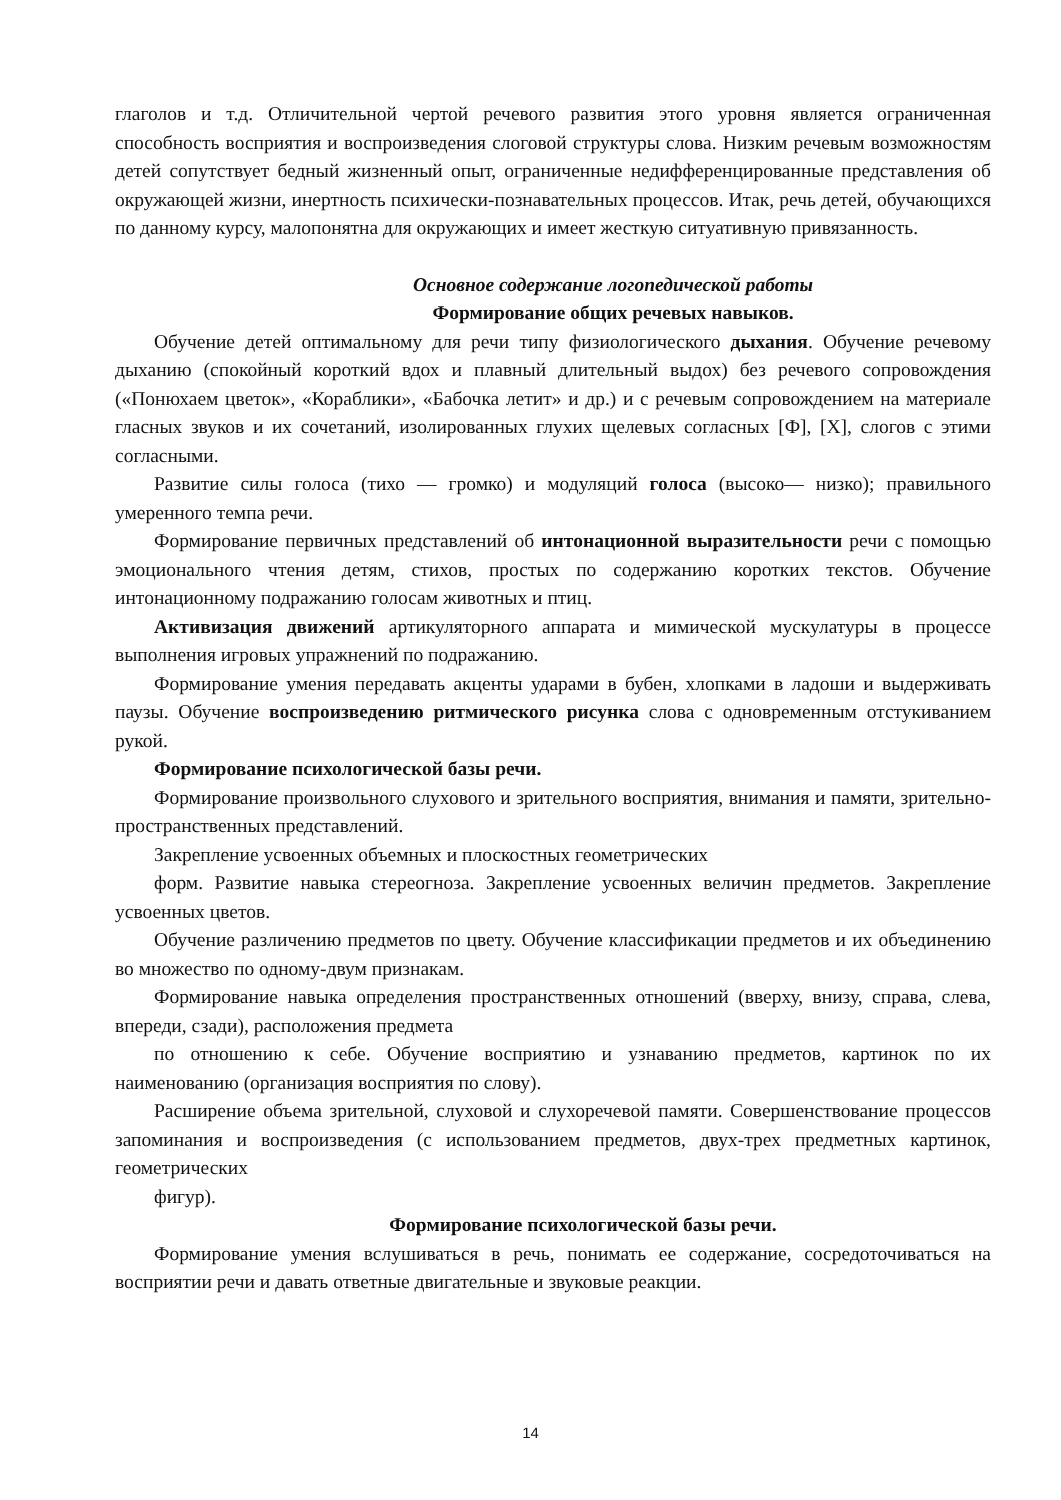глаголов и т.д. Отличительной чертой речевого развития этого уровня является ограниченная способность восприятия и воспроизведения слоговой структуры слова. Низким речевым возможностям детей сопутствует бедный жизненный опыт, ограниченные недифференцированные представления об окружающей жизни, инертность психически-познавательных процессов. Итак, речь детей, обучающихся по данному курсу, малопонятна для окружающих и имеет жесткую ситуативную привязанность.
Основное содержание логопедической работы
Формирование общих речевых навыков.
Обучение детей оптимальному для речи типу физиологического дыхания. Обучение речевому дыханию (спокойный короткий вдох и плавный длительный выдох) без речевого сопровождения («Понюхаем цветок», «Кораблики», «Бабочка летит» и др.) и с речевым сопровождением на материале гласных звуков и их сочетаний, изолированных глухих щелевых согласных [Ф], [X], слогов с этими согласными.
Развитие силы голоса (тихо — громко) и модуляций голоса (высоко— низко); правильного умеренного темпа речи.
Формирование первичных представлений об интонационной выразительности речи с помощью эмоционального чтения детям, стихов, простых по содержанию коротких текстов. Обучение интонационному подражанию голосам животных и птиц.
Активизация движений артикуляторного аппарата и мимической мускулатуры в процессе выполнения игровых упражнений по подражанию.
Формирование умения передавать акценты ударами в бубен, хлопками в ладоши и выдерживать паузы. Обучение воспроизведению ритмического рисунка слова с одновременным отстукиванием рукой.
Формирование психологической базы речи.
Формирование произвольного слухового и зрительного восприятия, внимания и памяти, зрительно-пространственных представлений.
Закрепление усвоенных объемных и плоскостных геометрических
форм. Развитие навыка стереогноза. Закрепление усвоенных величин предметов. Закрепление усвоенных цветов.
Обучение различению предметов по цвету. Обучение классификации предметов и их объединению во множество по одному-двум признакам.
Формирование навыка определения пространственных отношений (вверху, внизу, справа, слева, впереди, сзади), расположения предмета
по отношению к себе. Обучение восприятию и узнаванию предметов, картинок по их наименованию (организация восприятия по слову).
Расширение объема зрительной, слуховой и слухоречевой памяти. Совершенствование процессов запоминания и воспроизведения (с использованием предметов, двух-трех предметных картинок, геометрических
фигур).
Формирование психологической базы речи.
Формирование умения вслушиваться в речь, понимать ее содержание, сосредоточиваться на восприятии речи и давать ответные двигательные и звуковые реакции.
14